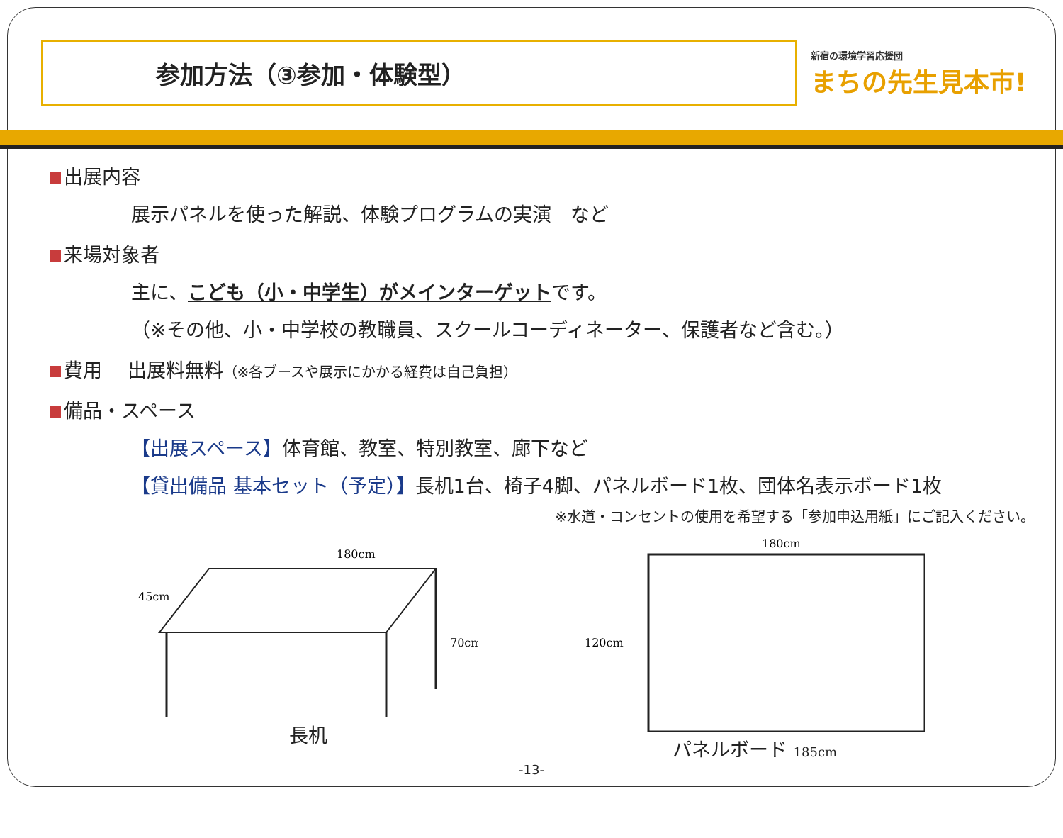参加方法（③参加・体験型）
新宿の環境学習応援団
まちの先生見本市!
出展内容
展示パネルを使った解説、体験プログラムの実演　など
来場対象者
主に、こども（小・中学生）がメインターゲットです。
（※その他、小・中学校の教職員、スクールコーディネーター、保護者など含む。）
費用　 出展料無料（※各ブースや展示にかかる経費は自己負担）
備品・スペース
【出展スペース】体育館、教室、特別教室、廊下など
【貸出備品 基本セット（予定）】長机1台、椅子4脚、パネルボード1枚、団体名表示ボード1枚
※水道・コンセントの使用を希望する「参加申込用紙」にご記入ください。
180cm
45cm
70cm
長机
180cm
120cm
パネルボード 185cm
-13-